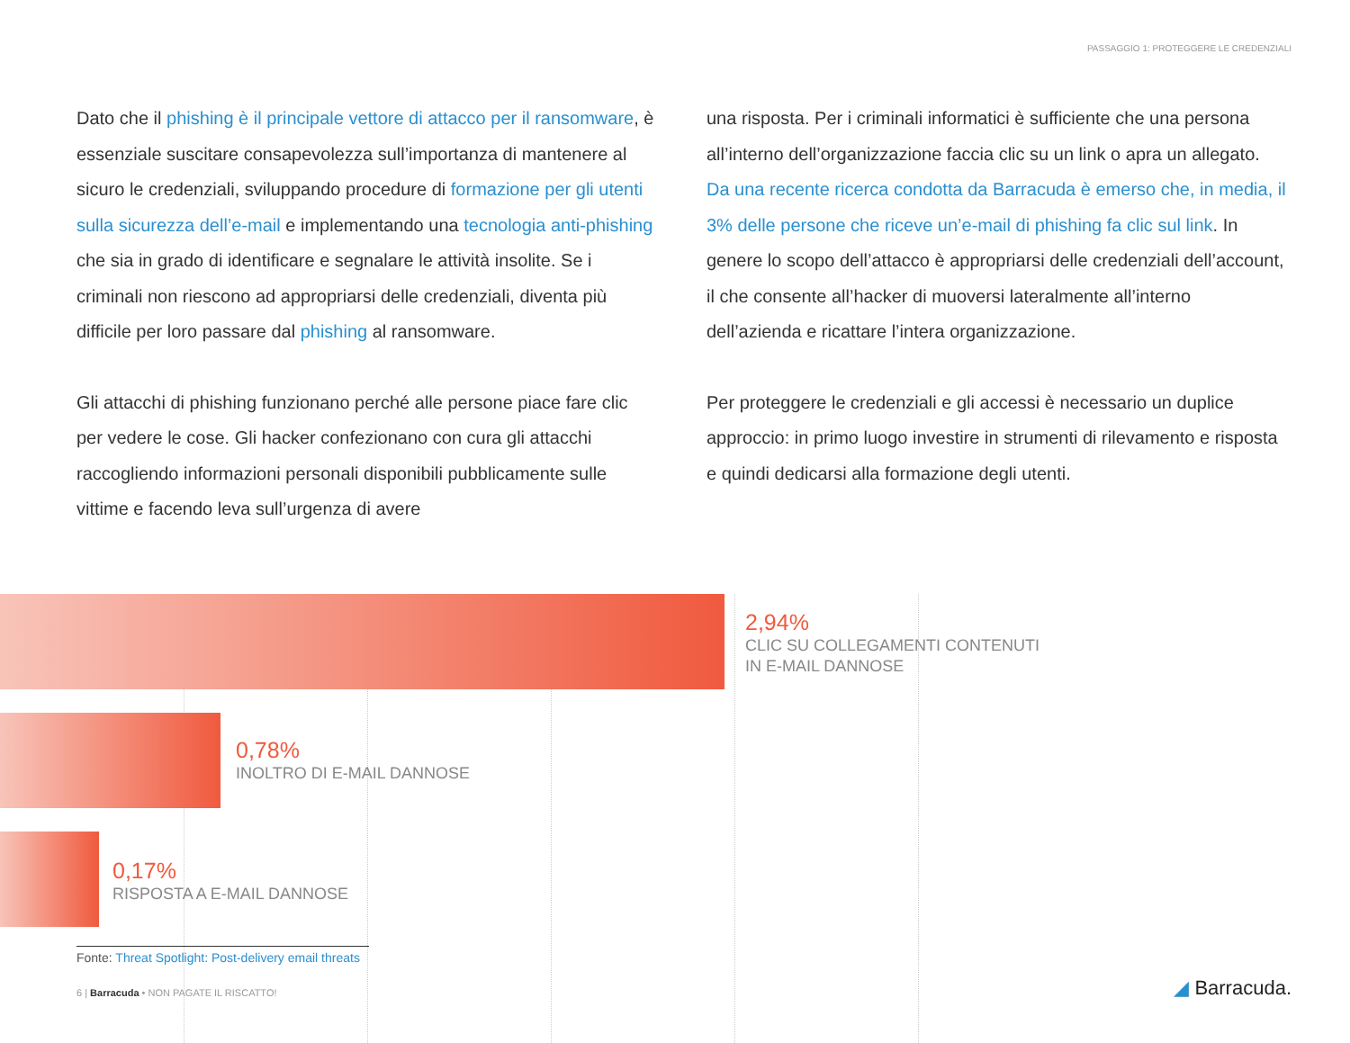PASSAGGIO 1: PROTEGGERE LE CREDENZIALI
Dato che il phishing è il principale vettore di attacco per il ransomware, è essenziale suscitare consapevolezza sull’importanza di mantenere al sicuro le credenziali, sviluppando procedure di formazione per gli utenti sulla sicurezza dell’e-mail e implementando una tecnologia anti-phishing che sia in grado di identificare e segnalare le attività insolite. Se i criminali non riescono ad appropriarsi delle credenziali, diventa più difficile per loro passare dal phishing al ransomware.
Gli attacchi di phishing funzionano perché alle persone piace fare clic per vedere le cose. Gli hacker confezionano con cura gli attacchi raccogliendo informazioni personali disponibili pubblicamente sulle vittime e facendo leva sull’urgenza di avere
una risposta. Per i criminali informatici è sufficiente che una persona all’interno dell’organizzazione faccia clic su un link o apra un allegato. Da una recente ricerca condotta da Barracuda è emerso che, in media, il 3% delle persone che riceve un’e-mail di phishing fa clic sul link. In genere lo scopo dell’attacco è appropriarsi delle credenziali dell’account, il che consente all’hacker di muoversi lateralmente all’interno dell’azienda e ricattare l’intera organizzazione.
Per proteggere le credenziali e gli accessi è necessario un duplice approccio: in primo luogo investire in strumenti di rilevamento e risposta e quindi dedicarsi alla formazione degli utenti.
2,94%
CLIC SU COLLEGAMENTI CONTENUTI
IN E-MAIL DANNOSE
0,78%
INOLTRO DI E-MAIL DANNOSE
0,17%
RISPOSTA A E-MAIL DANNOSE
Fonte: Threat Spotlight: Post-delivery email threats
6 | Barracuda • NON PAGATE IL RISCATTO!
◢ Barracuda.